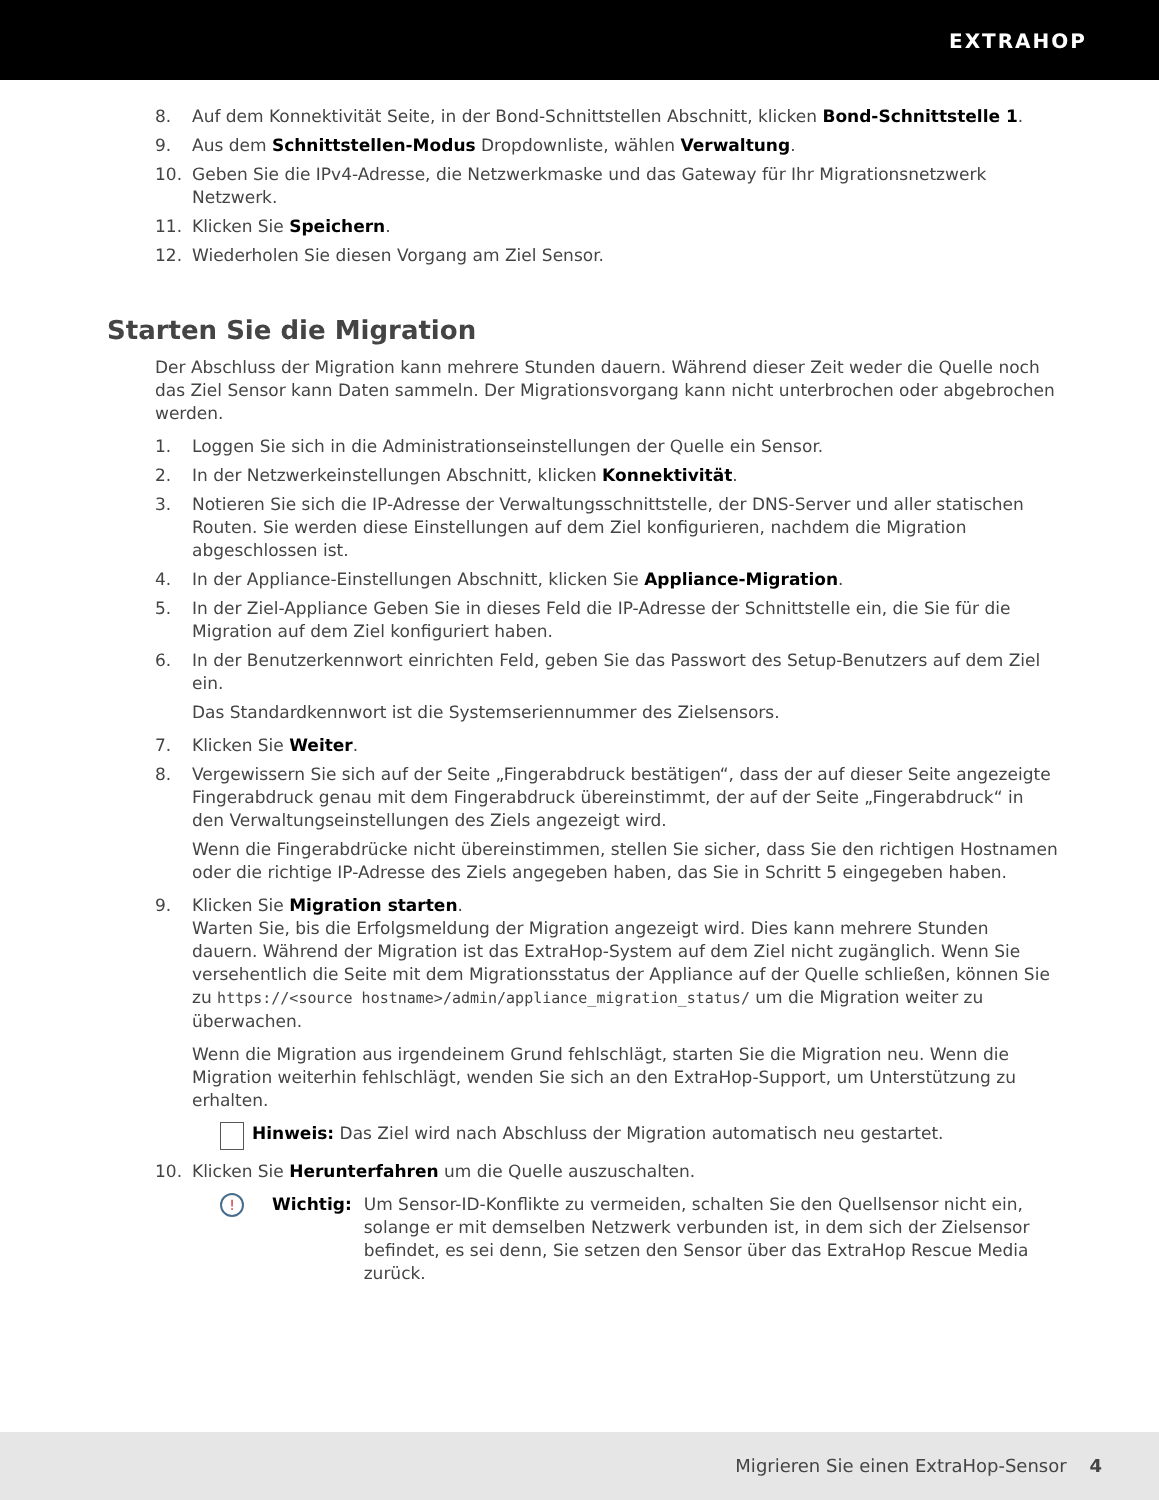EXTRAHOP
8. Auf dem Konnektivität Seite, in der Bond-Schnittstellen Abschnitt, klicken Bond-Schnittstelle 1.
9. Aus dem Schnittstellen-Modus Dropdownliste, wählen Verwaltung.
10. Geben Sie die IPv4-Adresse, die Netzwerkmaske und das Gateway für Ihr Migrationsnetzwerk Netzwerk.
11. Klicken Sie Speichern.
12. Wiederholen Sie diesen Vorgang am Ziel Sensor.
Starten Sie die Migration
Der Abschluss der Migration kann mehrere Stunden dauern. Während dieser Zeit weder die Quelle noch das Ziel Sensor kann Daten sammeln. Der Migrationsvorgang kann nicht unterbrochen oder abgebrochen werden.
1. Loggen Sie sich in die Administrationseinstellungen der Quelle ein Sensor.
2. In der Netzwerkeinstellungen Abschnitt, klicken Konnektivität.
3. Notieren Sie sich die IP-Adresse der Verwaltungsschnittstelle, der DNS-Server und aller statischen Routen. Sie werden diese Einstellungen auf dem Ziel konfigurieren, nachdem die Migration abgeschlossen ist.
4. In der Appliance-Einstellungen Abschnitt, klicken Sie Appliance-Migration.
5. In der Ziel-Appliance Geben Sie in dieses Feld die IP-Adresse der Schnittstelle ein, die Sie für die Migration auf dem Ziel konfiguriert haben.
6. In der Benutzerkennwort einrichten Feld, geben Sie das Passwort des Setup-Benutzers auf dem Ziel ein.
Das Standardkennwort ist die Systemseriennummer des Zielsensors.
7. Klicken Sie Weiter.
8. Vergewissern Sie sich auf der Seite „Fingerabdruck bestätigen“, dass der auf dieser Seite angezeigte Fingerabdruck genau mit dem Fingerabdruck übereinstimmt, der auf der Seite „Fingerabdruck“ in den Verwaltungseinstellungen des Ziels angezeigt wird.
Wenn die Fingerabdrücke nicht übereinstimmen, stellen Sie sicher, dass Sie den richtigen Hostnamen oder die richtige IP-Adresse des Ziels angegeben haben, das Sie in Schritt 5 eingegeben haben.
9. Klicken Sie Migration starten.
Warten Sie, bis die Erfolgsmeldung der Migration angezeigt wird. Dies kann mehrere Stunden dauern. Während der Migration ist das ExtraHop-System auf dem Ziel nicht zugänglich. Wenn Sie versehentlich die Seite mit dem Migrationsstatus der Appliance auf der Quelle schließen, können Sie zu https://<source hostname>/admin/appliance_migration_status/ um die Migration weiter zu überwachen.
Wenn die Migration aus irgendeinem Grund fehlschlägt, starten Sie die Migration neu. Wenn die Migration weiterhin fehlschlägt, wenden Sie sich an den ExtraHop-Support, um Unterstützung zu erhalten.
Hinweis: Das Ziel wird nach Abschluss der Migration automatisch neu gestartet.
10. Klicken Sie Herunterfahren um die Quelle auszuschalten.
!
Wichtig: Um Sensor-ID-Konflikte zu vermeiden, schalten Sie den Quellsensor nicht ein, solange er mit demselben Netzwerk verbunden ist, in dem sich der Zielsensor befindet, es sei denn, Sie setzen den Sensor über das ExtraHop Rescue Media zurück.
Migrieren Sie einen ExtraHop-Sensor 4